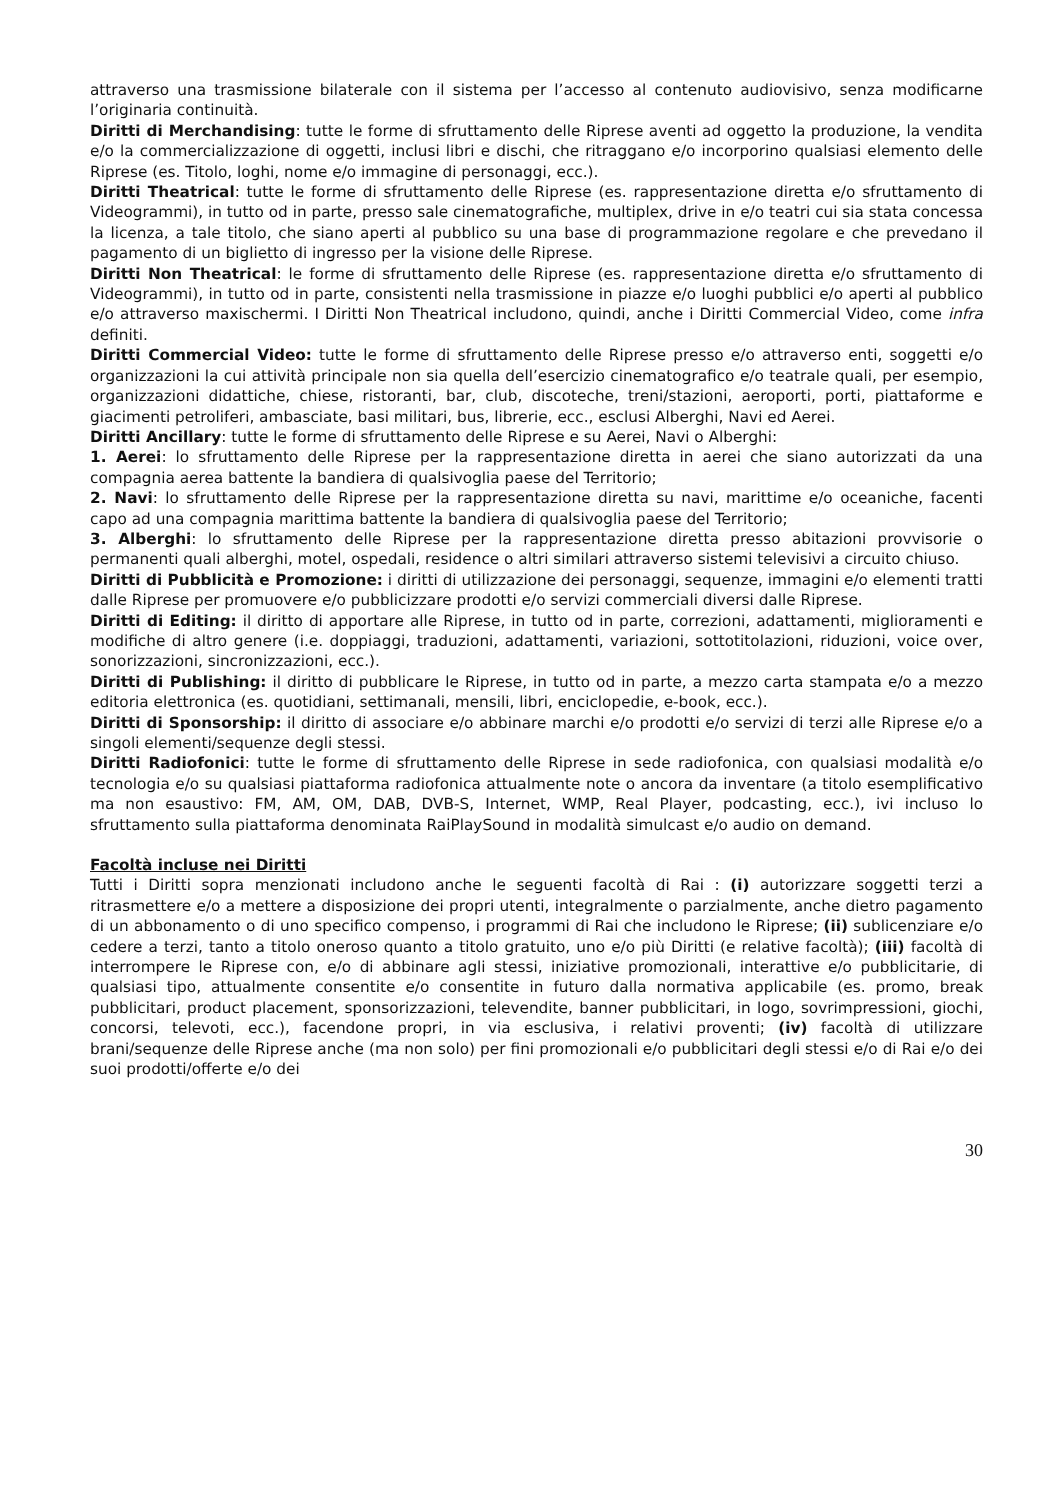attraverso una trasmissione bilaterale con il sistema per l’accesso al contenuto audiovisivo, senza modificarne l’originaria continuità.
Diritti di Merchandising: tutte le forme di sfruttamento delle Riprese aventi ad oggetto la produzione, la vendita e/o la commercializzazione di oggetti, inclusi libri e dischi, che ritraggano e/o incorporino qualsiasi elemento delle Riprese (es. Titolo, loghi, nome e/o immagine di personaggi, ecc.).
Diritti Theatrical: tutte le forme di sfruttamento delle Riprese (es. rappresentazione diretta e/o sfruttamento di Videogrammi), in tutto od in parte, presso sale cinematografiche, multiplex, drive in e/o teatri cui sia stata concessa la licenza, a tale titolo, che siano aperti al pubblico su una base di programmazione regolare e che prevedano il pagamento di un biglietto di ingresso per la visione delle Riprese.
Diritti Non Theatrical: le forme di sfruttamento delle Riprese (es. rappresentazione diretta e/o sfruttamento di Videogrammi), in tutto od in parte, consistenti nella trasmissione in piazze e/o luoghi pubblici e/o aperti al pubblico e/o attraverso maxischermi. I Diritti Non Theatrical includono, quindi, anche i Diritti Commercial Video, come infra definiti.
Diritti Commercial Video: tutte le forme di sfruttamento delle Riprese presso e/o attraverso enti, soggetti e/o organizzazioni la cui attività principale non sia quella dell’esercizio cinematografico e/o teatrale quali, per esempio, organizzazioni didattiche, chiese, ristoranti, bar, club, discoteche, treni/stazioni, aeroporti, porti, piattaforme e giacimenti petroliferi, ambasciate, basi militari, bus, librerie, ecc., esclusi Alberghi, Navi ed Aerei.
Diritti Ancillary: tutte le forme di sfruttamento delle Riprese e su Aerei, Navi o Alberghi:
1. Aerei: lo sfruttamento delle Riprese per la rappresentazione diretta in aerei che siano autorizzati da una compagnia aerea battente la bandiera di qualsivoglia paese del Territorio;
2. Navi: lo sfruttamento delle Riprese per la rappresentazione diretta su navi, marittime e/o oceaniche, facenti capo ad una compagnia marittima battente la bandiera di qualsivoglia paese del Territorio;
3. Alberghi: lo sfruttamento delle Riprese per la rappresentazione diretta presso abitazioni provvisorie o permanenti quali alberghi, motel, ospedali, residence o altri similari attraverso sistemi televisivi a circuito chiuso.
Diritti di Pubblicità e Promozione: i diritti di utilizzazione dei personaggi, sequenze, immagini e/o elementi tratti dalle Riprese per promuovere e/o pubblicizzare prodotti e/o servizi commerciali diversi dalle Riprese.
Diritti di Editing: il diritto di apportare alle Riprese, in tutto od in parte, correzioni, adattamenti, miglioramenti e modifiche di altro genere (i.e. doppiaggi, traduzioni, adattamenti, variazioni, sottotitolazioni, riduzioni, voice over, sonorizzazioni, sincronizzazioni, ecc.).
Diritti di Publishing: il diritto di pubblicare le Riprese, in tutto od in parte, a mezzo carta stampata e/o a mezzo editoria elettronica (es. quotidiani, settimanali, mensili, libri, enciclopedie, e-book, ecc.).
Diritti di Sponsorship: il diritto di associare e/o abbinare marchi e/o prodotti e/o servizi di terzi alle Riprese e/o a singoli elementi/sequenze degli stessi.
Diritti Radiofonici: tutte le forme di sfruttamento delle Riprese in sede radiofonica, con qualsiasi modalità e/o tecnologia e/o su qualsiasi piattaforma radiofonica attualmente note o ancora da inventare (a titolo esemplificativo ma non esaustivo: FM, AM, OM, DAB, DVB-S, Internet, WMP, Real Player, podcasting, ecc.), ivi incluso lo sfruttamento sulla piattaforma denominata RaiPlaySound in modalità simulcast e/o audio on demand.
Facoltà incluse nei Diritti
Tutti i Diritti sopra menzionati includono anche le seguenti facoltà di Rai : (i) autorizzare soggetti terzi a ritrasmettere e/o a mettere a disposizione dei propri utenti, integralmente o parzialmente, anche dietro pagamento di un abbonamento o di uno specifico compenso, i programmi di Rai che includono le Riprese; (ii) sublicenziare e/o cedere a terzi, tanto a titolo oneroso quanto a titolo gratuito, uno e/o più Diritti (e relative facoltà); (iii) facoltà di interrompere le Riprese con, e/o di abbinare agli stessi, iniziative promozionali, interattive e/o pubblicitarie, di qualsiasi tipo, attualmente consentite e/o consentite in futuro dalla normativa applicabile (es. promo, break pubblicitari, product placement, sponsorizzazioni, televendite, banner pubblicitari, in logo, sovrimpressioni, giochi, concorsi, televoti, ecc.), facendone propri, in via esclusiva, i relativi proventi; (iv) facoltà di utilizzare brani/sequenze delle Riprese anche (ma non solo) per fini promozionali e/o pubblicitari degli stessi e/o di Rai e/o dei suoi prodotti/offerte e/o dei
30